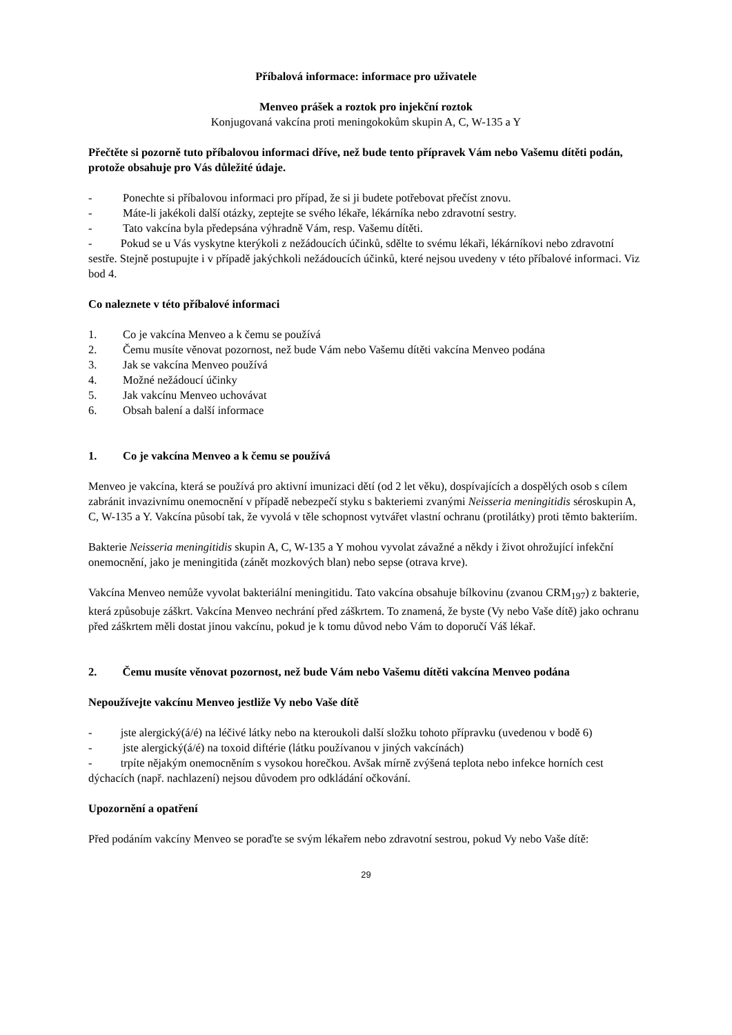Příbalová informace: informace pro uživatele
Menveo prášek a roztok pro injekční roztok
Konjugovaná vakcína proti meningokokům skupin A, C, W-135 a Y
Přečtěte si pozorně tuto příbalovou informaci dříve, než bude tento přípravek Vám nebo Vašemu dítěti podán, protože obsahuje pro Vás důležité údaje.
- Ponechte si příbalovou informaci pro případ, že si ji budete potřebovat přečíst znovu.
- Máte-li jakékoli další otázky, zeptejte se svého lékaře, lékárníka nebo zdravotní sestry.
- Tato vakcína byla předepsána výhradně Vám, resp. Vašemu dítěti.
- Pokud se u Vás vyskytne kterýkoli z nežádoucích účinků, sdělte to svému lékaři, lékárníkovi nebo zdravotní sestře. Stejně postupujte i v případě jakýchkoli nežádoucích účinků, které nejsou uvedeny v této příbalové informaci. Viz bod 4.
Co naleznete v této příbalové informaci
1. Co je vakcína Menveo a k čemu se používá
2. Čemu musíte věnovat pozornost, než bude Vám nebo Vašemu dítěti vakcína Menveo podána
3. Jak se vakcína Menveo používá
4. Možné nežádoucí účinky
5. Jak vakcínu Menveo uchovávat
6. Obsah balení a další informace
1. Co je vakcína Menveo a k čemu se používá
Menveo je vakcína, která se používá pro aktivní imunizaci dětí (od 2 let věku), dospívajících a dospělých osob s cílem zabránit invazivnímu onemocnění v případě nebezpečí styku s bakteriemi zvanými Neisseria meningitidis séroskupin A, C, W-135 a Y. Vakcína působí tak, že vyvolá v těle schopnost vytvářet vlastní ochranu (protilátky) proti těmto bakteriím.
Bakterie Neisseria meningitidis skupin A, C, W-135 a Y mohou vyvolat závažné a někdy i život ohrožující infekční onemocnění, jako je meningitida (zánět mozkových blan) nebo sepse (otrava krve).
Vakcína Menveo nemůže vyvolat bakteriální meningitidu. Tato vakcína obsahuje bílkovinu (zvanou CRM<sub>197</sub>) z bakterie, která způsobuje záškrt. Vakcína Menveo nechrání před záškrtem. To znamená, že byste (Vy nebo Vaše dítě) jako ochranu před záškrtem měli dostat jinou vakcínu, pokud je k tomu důvod nebo Vám to doporučí Váš lékař.
2. Čemu musíte věnovat pozornost, než bude Vám nebo Vašemu dítěti vakcína Menveo podána
Nepoužívejte vakcínu Menveo jestliže Vy nebo Vaše dítě
- jste alergický(á/é) na léčivé látky nebo na kteroukoli další složku tohoto přípravku (uvedenou v bodě 6)
- jste alergický(á/é) na toxoid diftérie (látku používanou v jiných vakcínách)
- trpíte nějakým onemocněním s vysokou horečkou. Avšak mírně zvýšená teplota nebo infekce horních cest dýchacích (např. nachlazení) nejsou důvodem pro odkládání očkování.
Upozornění a opatření
Před podáním vakcíny Menveo se poraďte se svým lékařem nebo zdravotní sestrou, pokud Vy nebo Vaše dítě:
29